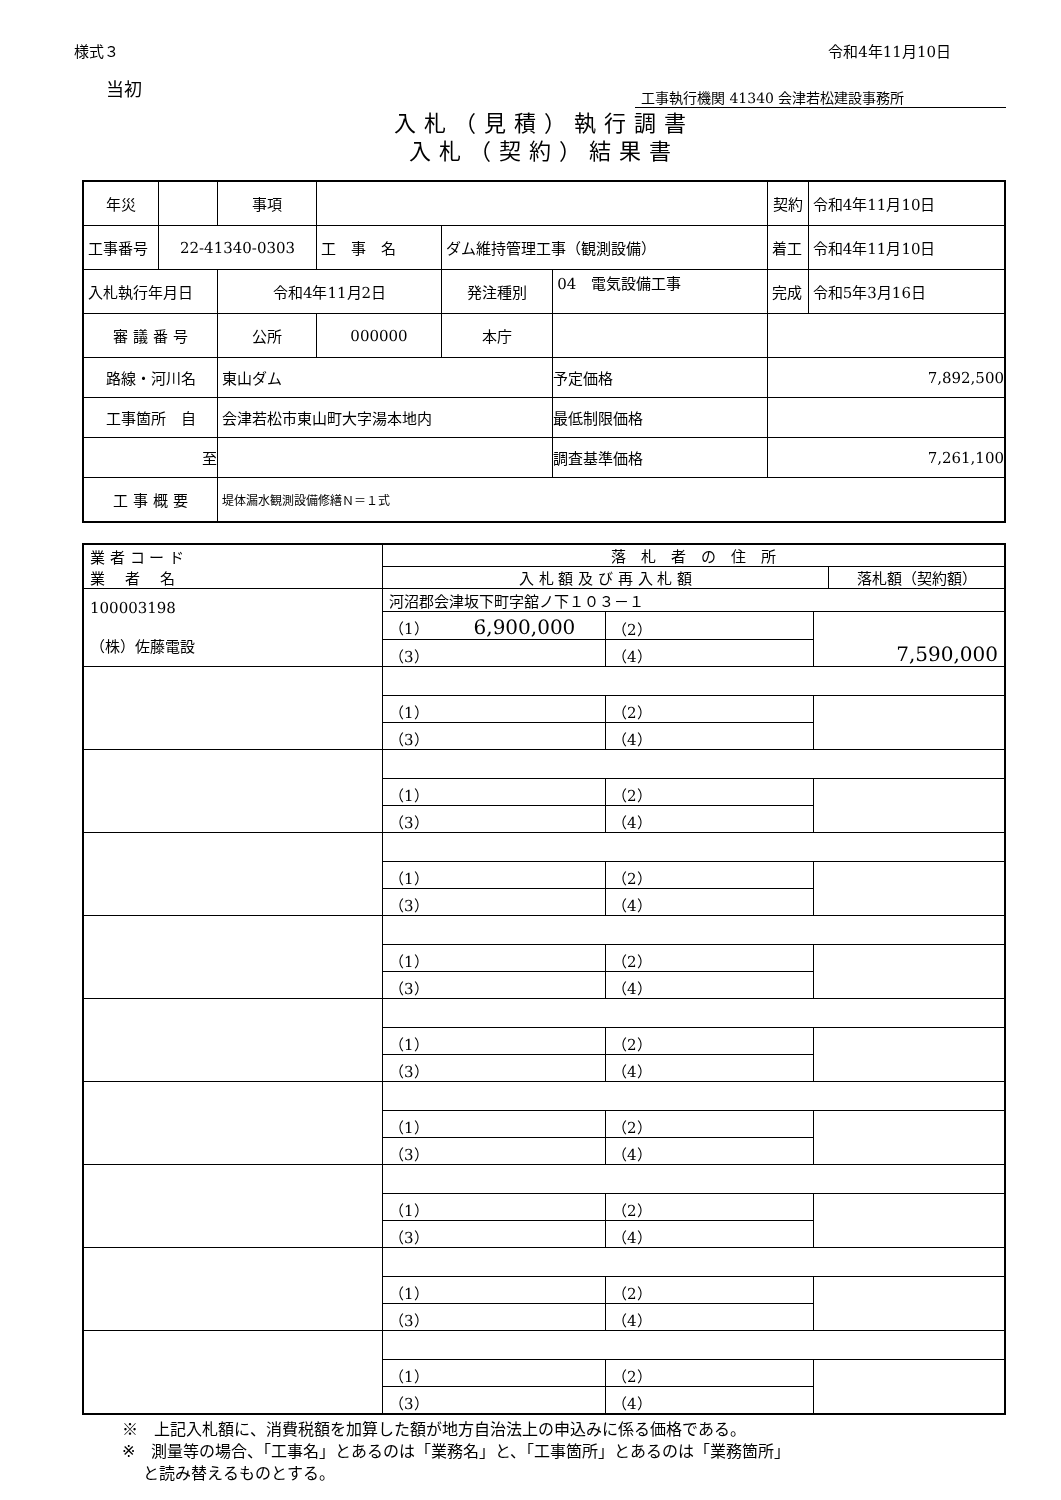様式３ 令和4年11月10日
当初
工事執行機関 41340 会津若松建設事務所
入札（見積）執行調書
入札（契約）結果書
| 年災 | | 事項 | | | | | 契約 | 令和4年11月10日 |
| 工事番号 | 22-41340-0303 | | 工 事 名 | ダム維持管理工事（観測設備） | | | 着工 | 令和4年11月10日 |
| 入札執行年月日 | | 令和4年11月2日 | | 発注種別 | 04 電気設備工事 | | 完成 | 令和5年3月16日 |
| 審 議 番 号 | | 公所 | 000000 | 本庁 | | | | |
| 路線・河川名 | | 東山ダム | | | | 予定価格 | 7,892,500 | |
| 工事箇所 自 | | 会津若松市東山町大字湯本地内 | | | | 最低制限価格 | | |
| 至 | | | | | | 調査基準価格 | 7,261,100 | |
| 工 事 概 要 | | 堤体漏水観測設備修繕Ｎ＝１式 | | | | | | |
| 業 者 コ ー ド 業 者 名 | 落 札 者 の 住 所 入 札 額 及 び 再 入 札 額 落札額（契約額） | | |
| 100003198 （株）佐藤電設 | 河沼郡会津坂下町字舘ノ下１０３－１ | | |
| | （1） 6,900,000 | （2） | 7,590,000 |
| | （3） | （4） | |
| | （1） | （2） | |
| | （3） | （4） | |
| | （1） | （2） | |
| | （3） | （4） | |
| | （1） | （2） | |
| | （3） | （4） | |
| | （1） | （2） | |
| | （3） | （4） | |
| | （1） | （2） | |
| | （3） | （4） | |
| | （1） | （2） | |
| | （3） | （4） | |
| | （1） | （2） | |
| | （3） | （4） | |
| | （1） | （2） | |
| | （3） | （4） | |
| | （1） | （2） | |
| | （3） | （4） | |
※　上記入札額に、消費税額を加算した額が地方自治法上の申込みに係る価格である。
※　測量等の場合、「工事名」とあるのは「業務名」と、「工事箇所」とあるのは「業務箇所」
　 と読み替えるものとする。